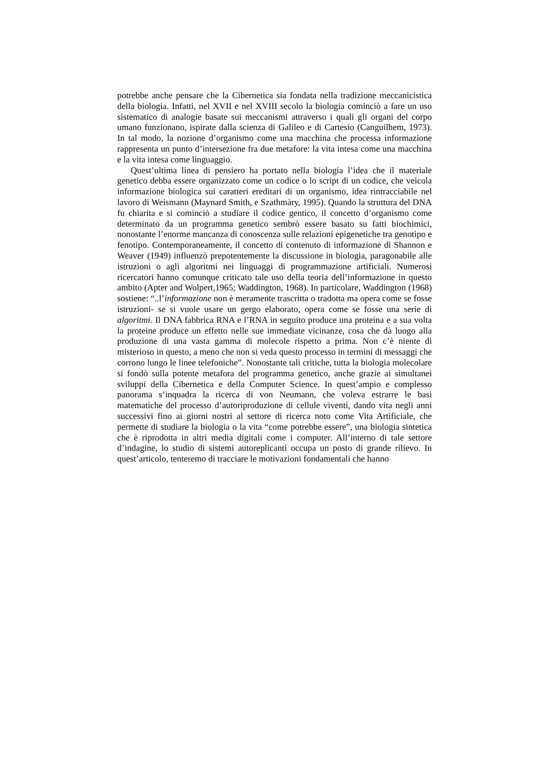potrebbe anche pensare che la Cibernetica sia fondata nella tradizione meccanicistica della biologia. Infatti, nel XVII e nel XVIII secolo la biologia cominciò a fare un uso sistematico di analogie basate sui meccanismi attraverso i quali gli organi del corpo umano funzionano, ispirate dalla scienza di Galileo e di Cartesio (Canguilhem, 1973). In tal modo, la nozione d’organismo come una macchina che processa informazione rappresenta un punto d’intersezione fra due metafore: la vita intesa come una macchina e la vita intesa come linguaggio.
Quest’ultima linea di pensiero ha portato nella biologia l’idea che il materiale genetico debba essere organizzato come un codice o lo script di un codice, che veicola informazione biologica sui caratteri ereditari di un organismo, idea rintracciabile nel lavoro di Weismann (Maynard Smith, e Szathmàry, 1995). Quando la struttura del DNA fu chiarita e si cominciò a studiare il codice gentico, il concetto d’organismo come determinato da un programma genetico sembrò essere basato su fatti biochimici, nonostante l’enorme mancanza di conoscenza sulle relazioni epigenetiche tra genotipo e fenotipo. Contemporaneamente, il concetto di contenuto di informazione di Shannon e Weaver (1949) influenzò prepotentemente la discussione in biologia, paragonabile alle istruzioni o agli algoritmi nei linguaggi di programmazione artificiali. Numerosi ricercatori hanno comunque criticato tale uso della teoria dell’informazione in questo ambito (Apter and Wolpert,1965; Waddington, 1968). In particolare, Waddington (1968) sostiene: “..l’informazione non è meramente trascritta o tradotta ma opera come se fosse istruzioni- se si vuole usare un gergo elaborato, opera come se fosse una serie di algoritmi. Il DNA fabbrica RNA e l’RNA in seguito produce una proteina e a sua volta la proteine produce un effetto nelle sue immediate vicinanze, cosa che dà luogo alla produzione di una vasta gamma di molecole rispetto a prima. Non c’è niente di misterioso in questo, a meno che non si veda questo processo in termini di messaggi che corrono lungo le linee telefoniche”. Nonostante tali critiche, tutta la biologia molecolare si fondò sulla potente metafora del programma genetico, anche grazie ai simultanei sviluppi della Cibernetica e della Computer Science. In quest’ampio e complesso panorama s’inquadra la ricerca di von Neumann, che voleva estrarre le basi matematiche del processo d’autoriproduzione di cellule viventi, dando vita negli anni successivi fino ai giorni nostri al settore di ricerca noto come Vita Artificiale, che permette di studiare la biologia o la vita “come potrebbe essere”, una biologia sintetica che è riprodotta in altri media digitali come i computer. All’interno di tale settore d’indagine, lo studio di sistemi autoreplicanti occupa un posto di grande rilievo. In quest’articolo, tenteremo di tracciare le motivazioni fondamentali che hanno